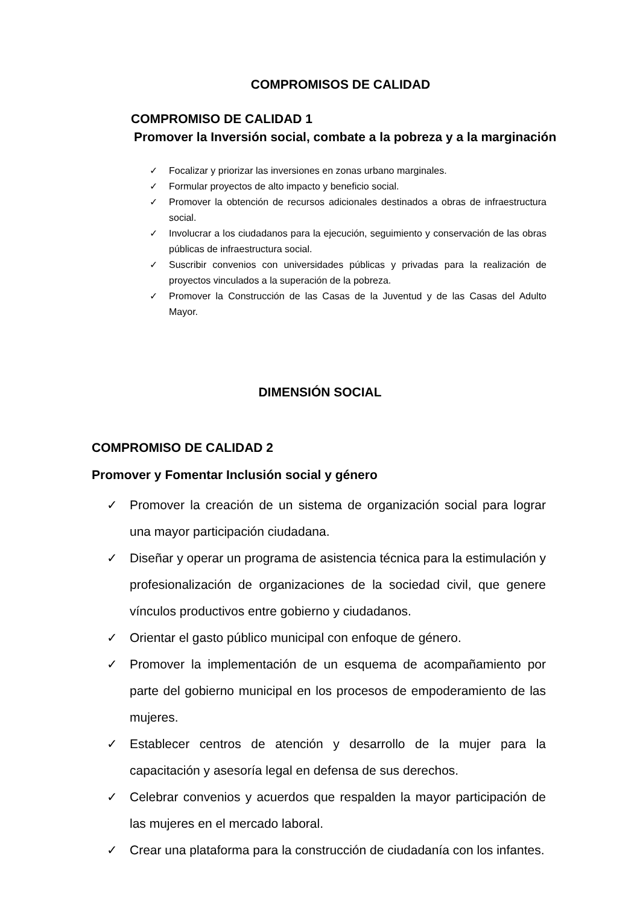COMPROMISOS DE CALIDAD
COMPROMISO DE CALIDAD 1
Promover la Inversión social, combate a la pobreza y a la marginación
✓ Focalizar y priorizar las inversiones en zonas urbano marginales.
✓ Formular proyectos de alto impacto y beneficio social.
✓ Promover la obtención de recursos adicionales destinados a obras de infraestructura social.
✓ Involucrar a los ciudadanos para la ejecución, seguimiento y conservación de las obras públicas de infraestructura social.
✓ Suscribir convenios con universidades públicas y privadas para la realización de proyectos vinculados a la superación de la pobreza.
✓ Promover la Construcción de las Casas de la Juventud y de las Casas del Adulto Mayor.
DIMENSIÓN SOCIAL
COMPROMISO DE CALIDAD 2
Promover y Fomentar Inclusión social y género
✓ Promover la creación de un sistema de organización social para lograr una mayor participación ciudadana.
✓ Diseñar y operar un programa de asistencia técnica para la estimulación y profesionalización de organizaciones de la sociedad civil, que genere vínculos productivos entre gobierno y ciudadanos.
✓ Orientar el gasto público municipal con enfoque de género.
✓ Promover la implementación de un esquema de acompañamiento por parte del gobierno municipal en los procesos de empoderamiento de las mujeres.
✓ Establecer centros de atención y desarrollo de la mujer para la capacitación y asesoría legal en defensa de sus derechos.
✓ Celebrar convenios y acuerdos que respalden la mayor participación de las mujeres en el mercado laboral.
✓ Crear una plataforma para la construcción de ciudadanía con los infantes.